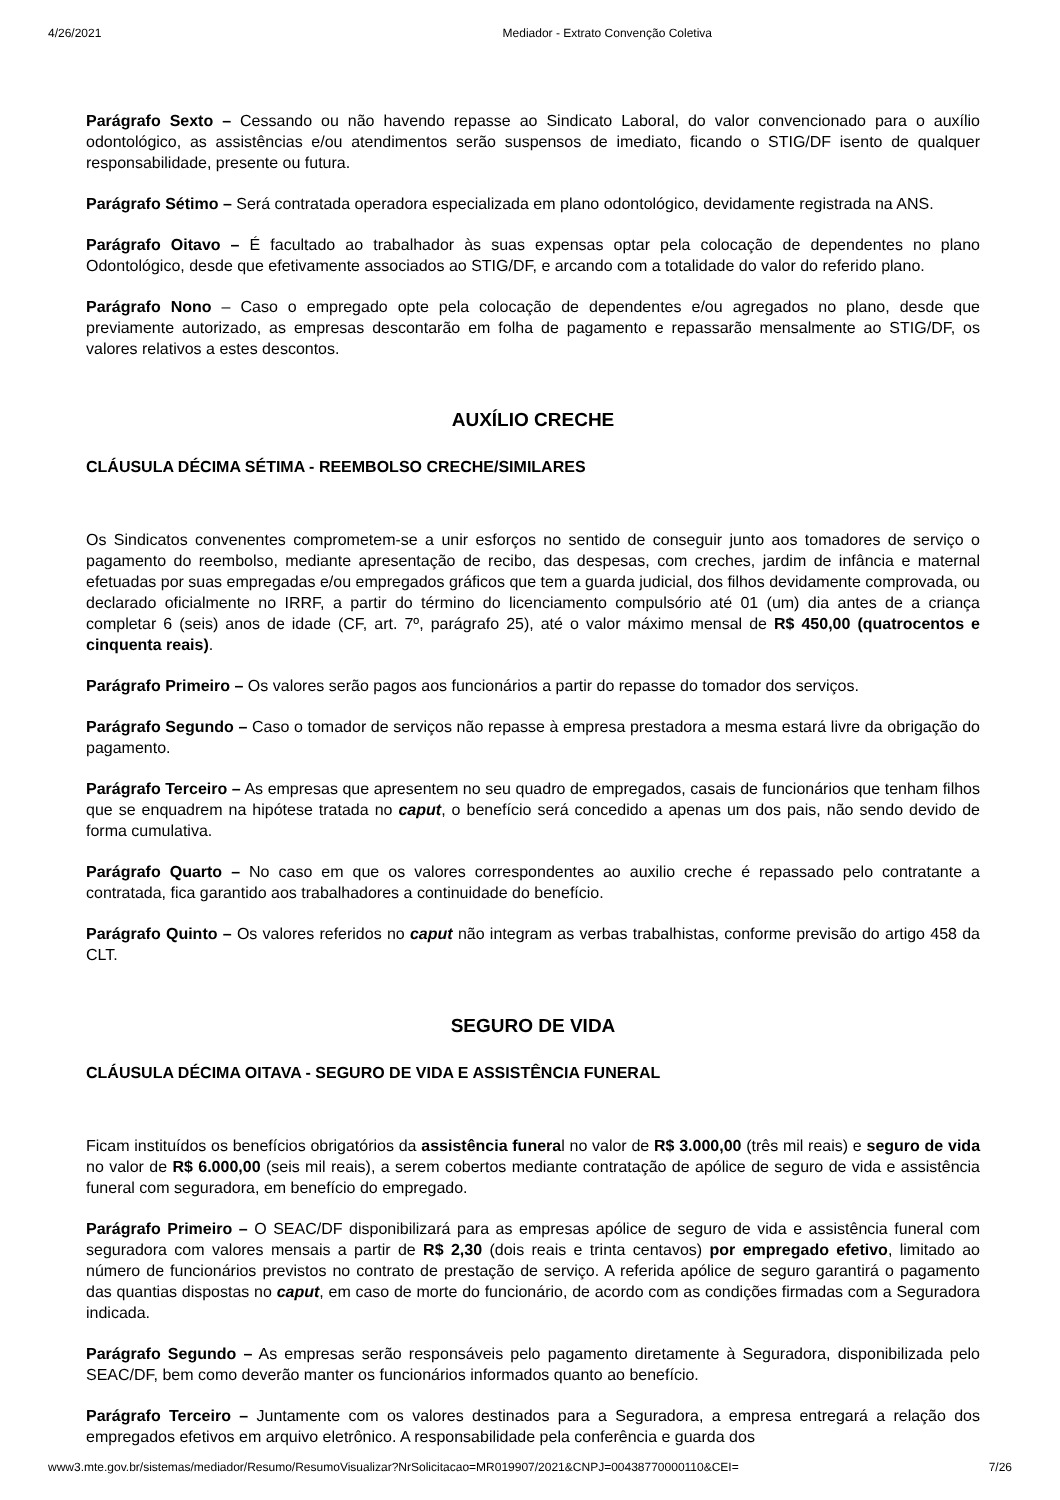4/26/2021 Mediador - Extrato Convenção Coletiva
Parágrafo Sexto – Cessando ou não havendo repasse ao Sindicato Laboral, do valor convencionado para o auxílio odontológico, as assistências e/ou atendimentos serão suspensos de imediato, ficando o STIG/DF isento de qualquer responsabilidade, presente ou futura.
Parágrafo Sétimo – Será contratada operadora especializada em plano odontológico, devidamente registrada na ANS.
Parágrafo Oitavo – É facultado ao trabalhador às suas expensas optar pela colocação de dependentes no plano Odontológico, desde que efetivamente associados ao STIG/DF, e arcando com a totalidade do valor do referido plano.
Parágrafo Nono – Caso o empregado opte pela colocação de dependentes e/ou agregados no plano, desde que previamente autorizado, as empresas descontarão em folha de pagamento e repassarão mensalmente ao STIG/DF, os valores relativos a estes descontos.
AUXÍLIO CRECHE
CLÁUSULA DÉCIMA SÉTIMA - REEMBOLSO CRECHE/SIMILARES
Os Sindicatos convenentes comprometem-se a unir esforços no sentido de conseguir junto aos tomadores de serviço o pagamento do reembolso, mediante apresentação de recibo, das despesas, com creches, jardim de infância e maternal efetuadas por suas empregadas e/ou empregados gráficos que tem a guarda judicial, dos filhos devidamente comprovada, ou declarado oficialmente no IRRF, a partir do término do licenciamento compulsório até 01 (um) dia antes de a criança completar 6 (seis) anos de idade (CF, art. 7º, parágrafo 25), até o valor máximo mensal de R$ 450,00 (quatrocentos e cinquenta reais).
Parágrafo Primeiro – Os valores serão pagos aos funcionários a partir do repasse do tomador dos serviços.
Parágrafo Segundo – Caso o tomador de serviços não repasse à empresa prestadora a mesma estará livre da obrigação do pagamento.
Parágrafo Terceiro – As empresas que apresentem no seu quadro de empregados, casais de funcionários que tenham filhos que se enquadrem na hipótese tratada no caput, o benefício será concedido a apenas um dos pais, não sendo devido de forma cumulativa.
Parágrafo Quarto – No caso em que os valores correspondentes ao auxilio creche é repassado pelo contratante a contratada, fica garantido aos trabalhadores a continuidade do benefício.
Parágrafo Quinto – Os valores referidos no caput não integram as verbas trabalhistas, conforme previsão do artigo 458 da CLT.
SEGURO DE VIDA
CLÁUSULA DÉCIMA OITAVA - SEGURO DE VIDA E ASSISTÊNCIA FUNERAL
Ficam instituídos os benefícios obrigatórios da assistência funeral no valor de R$ 3.000,00 (três mil reais) e seguro de vida no valor de R$ 6.000,00 (seis mil reais), a serem cobertos mediante contratação de apólice de seguro de vida e assistência funeral com seguradora, em benefício do empregado.
Parágrafo Primeiro – O SEAC/DF disponibilizará para as empresas apólice de seguro de vida e assistência funeral com seguradora com valores mensais a partir de R$ 2,30 (dois reais e trinta centavos) por empregado efetivo, limitado ao número de funcionários previstos no contrato de prestação de serviço. A referida apólice de seguro garantirá o pagamento das quantias dispostas no caput, em caso de morte do funcionário, de acordo com as condições firmadas com a Seguradora indicada.
Parágrafo Segundo – As empresas serão responsáveis pelo pagamento diretamente à Seguradora, disponibilizada pelo SEAC/DF, bem como deverão manter os funcionários informados quanto ao benefício.
Parágrafo Terceiro – Juntamente com os valores destinados para a Seguradora, a empresa entregará a relação dos empregados efetivos em arquivo eletrônico. A responsabilidade pela conferência e guarda dos
www3.mte.gov.br/sistemas/mediador/Resumo/ResumoVisualizar?NrSolicitacao=MR019907/2021&CNPJ=00438770000110&CEI= 7/26